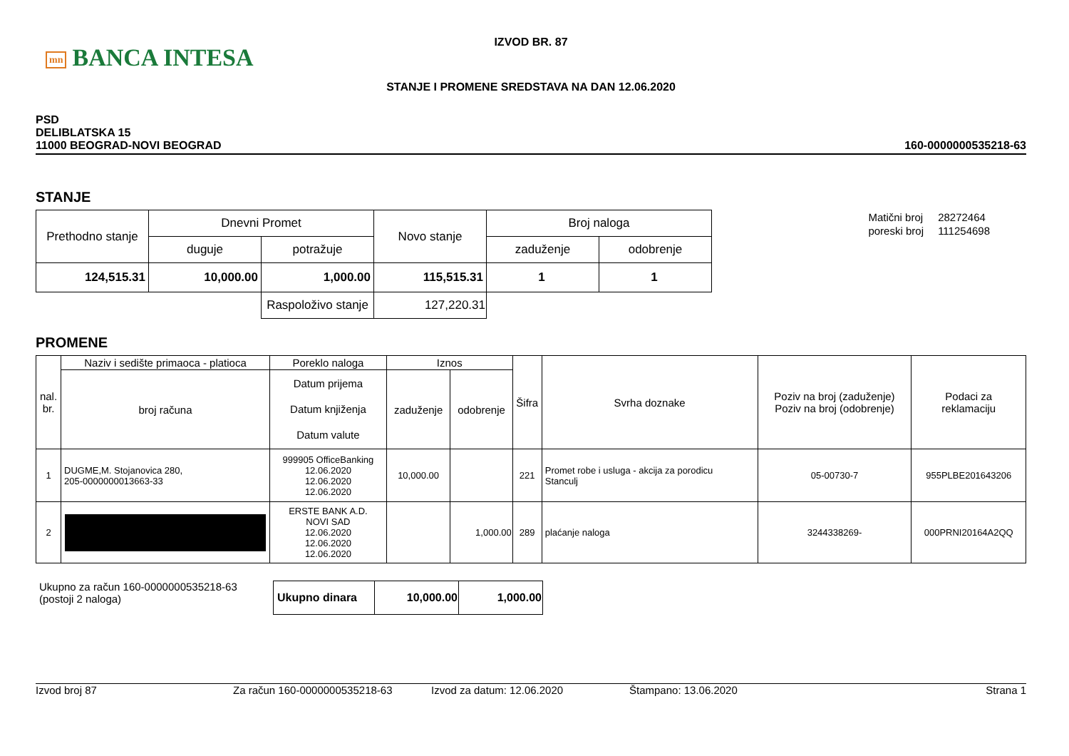mn BANCA INTESA
IZVOD BR. 87
STANJE I PROMENE SREDSTAVA NA DAN 12.06.2020
PSD
DELIBLATSKA 15
11000 BEOGRAD-NOVI BEOGRAD
160-0000000535218-63
STANJE
| Prethodno stanje | Dnevni Promet | | Novo stanje | Broj naloga | |
| | duguje | potražuje | | zaduženje | odobrenje |
| 124,515.31 | 10,000.00 | 1,000.00 | 115,515.31 | 1 | 1 |
| | | Raspoloživo stanje | 127,220.31 | | |
| Matični broj | 28272464 |
| poreski broj | 111254698 |
PROMENE
| nal. br. | Naziv i sedište primaoca - platioca | Poreklo naloga | Iznos | | Šifra | Svrha doznake | Poziv na broj (zaduženje) Poziv na broj (odobrenje) | Podaci za reklamaciju |
| | broj računa | Datum prijema Datum knjiženja Datum valute | zaduženje | odobrenje | | | | |
| 1 | DUGME,M. Stojanovica 280, 205-0000000013663-33 | 999905 OfficeBanking 12.06.2020 12.06.2020 12.06.2020 | 10,000.00 | | 221 | Promet robe i usluga - akcija za porodicu Stanculj | 05-00730-7 | 955PLBE201643206 |
| 2 | | ERSTE BANK A.D. NOVI SAD 12.06.2020 12.06.2020 12.06.2020 | | 1,000.00 | 289 | plaćanje naloga | 3244338269- | 000PRNI20164A2QQ |
Ukupno za račun 160-0000000535218-63
(postoji 2 naloga)
| Ukupno dinara | 10,000.00 | 1,000.00 |
Izvod broj 87 Za račun 160-0000000535218-63 Izvod za datum: 12.06.2020 Štampano: 13.06.2020 Strana 1